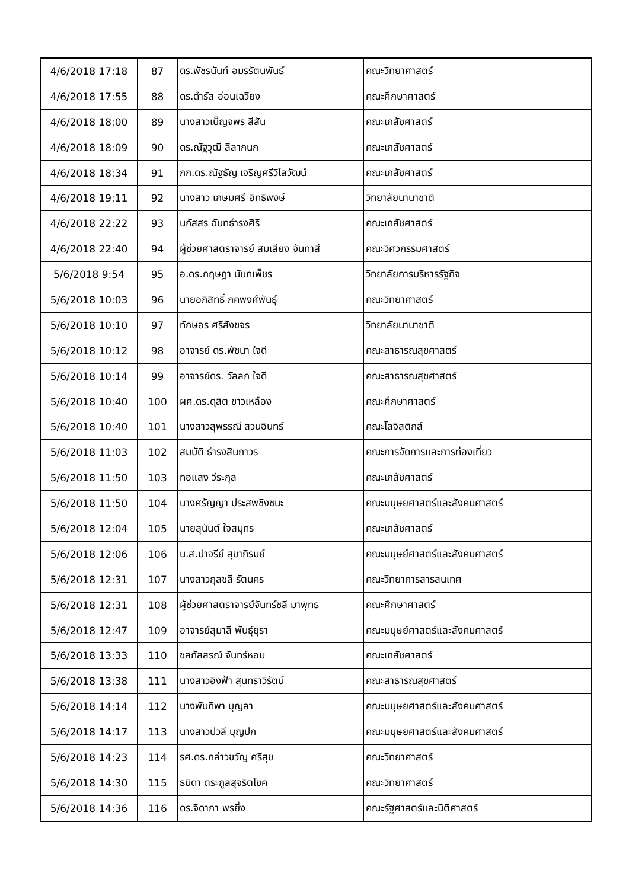| 4/6/2018 17:18 | 87 | ดร.พัชรนันท์ อมรรัตนพันธ์ | คณะวิทยาศาสตร์ |
| 4/6/2018 17:55 | 88 | ดร.ดำรัส อ่อนเฉวียง | คณะศึกษาศาสตร์ |
| 4/6/2018 18:00 | 89 | นางสาวเบ็ญจพร สีสัน | คณะเภสัชศาสตร์ |
| 4/6/2018 18:09 | 90 | ดร.ณัฐวุฒิ ลีลากนก | คณะเภสัชศาสตร์ |
| 4/6/2018 18:34 | 91 | ภก.ดร.ณัฐธัญ เจริญศรีวิไลวัฒน์ | คณะเภสัชศาสตร์ |
| 4/6/2018 19:11 | 92 | นางสาว เกษมศรี อิทธิพงษ์ | วิทยาลัยนานาชาติ |
| 4/6/2018 22:22 | 93 | นภัสสร ฉันทธำรงศิริ | คณะเภสัชศาสตร์ |
| 4/6/2018 22:40 | 94 | ผู้ช่วยศาสตราจารย์ สมเสียง จันทาสี | คณะวิศวกรรมศาสตร์ |
| 5/6/2018 9:54 | 95 | อ.ดร.กฤษฎา นันทเพ็ชร | วิทยาลัยการบริหารรัฐกิจ |
| 5/6/2018 10:03 | 96 | นายอภิสิทธิ์ ภคพงศ์พันธุ์ | คณะวิทยาศาสตร์ |
| 5/6/2018 10:10 | 97 | ทักษอร ศรีสังขจร | วิทยาลัยนานาชาติ |
| 5/6/2018 10:12 | 98 | อาจารย์ ดร.พัชนา ใจดี | คณะสาธารณสุขศาสตร์ |
| 5/6/2018 10:14 | 99 | อาจารย์ดร. วัลลภ ใจดี | คณะสาธารณสุขศาสตร์ |
| 5/6/2018 10:40 | 100 | ผศ.ดร.ดุสิต ขาวเหลือง | คณะศึกษาศาสตร์ |
| 5/6/2018 10:40 | 101 | นางสาวสุพรรณี สวนอินทร์ | คณะโลจิสติกส์ |
| 5/6/2018 11:03 | 102 | สมบัติ ธำรงสินถาวร | คณะการจัดการและการท่องเที่ยว |
| 5/6/2018 11:50 | 103 | ทอแสง วีระกุล | คณะเภสัชศาสตร์ |
| 5/6/2018 11:50 | 104 | นางศรัญญา ประสพชิงชนะ | คณะมนุษยศาสตร์และสังคมศาสตร์ |
| 5/6/2018 12:04 | 105 | นายสุนันต์ ใจสมุทร | คณะเภสัชศาสตร์ |
| 5/6/2018 12:06 | 106 | น.ส.ปาจรีย์ สุขาภิรมย์ | คณะมนุษย์ศาสตร์และสังคมศาสตร์ |
| 5/6/2018 12:31 | 107 | นางสาวกุลชลี รัตนคร | คณะวิทยาการสารสนเทศ |
| 5/6/2018 12:31 | 108 | ผู้ช่วยศาสตราจารย์จันทร์ชลี มาพุทธ | คณะศึกษาศาสตร์ |
| 5/6/2018 12:47 | 109 | อาจารย์สุมาลี พันธุ์ยุรา | คณะมนุษย์ศาสตร์และสังคมศาสตร์ |
| 5/6/2018 13:33 | 110 | ชลภัสสรณ์ จันทร์หอม | คณะเภสัชศาสตร์ |
| 5/6/2018 13:38 | 111 | นางสาวอิงฟ้า สุนทราวิรัตน์ | คณะสาธารณสุขศาสตร์ |
| 5/6/2018 14:14 | 112 | นางพันทิพา บุญลา | คณะมนุษยศาสตร์และสังคมศาสตร์ |
| 5/6/2018 14:17 | 113 | นางสาวปวลี บุญปก | คณะมนุษยศาสตร์และสังคมศาสตร์ |
| 5/6/2018 14:23 | 114 | รศ.ดร.กล่าวขวัญ ศรีสุข | คณะวิทยาศาสตร์ |
| 5/6/2018 14:30 | 115 | ธนิดา ตระกูลสุจริตโชค | คณะวิทยาศาสตร์ |
| 5/6/2018 14:36 | 116 | ดร.จิดาภา พรยิ่ง | คณะรัฐศาสตร์และนิติศาสตร์ |